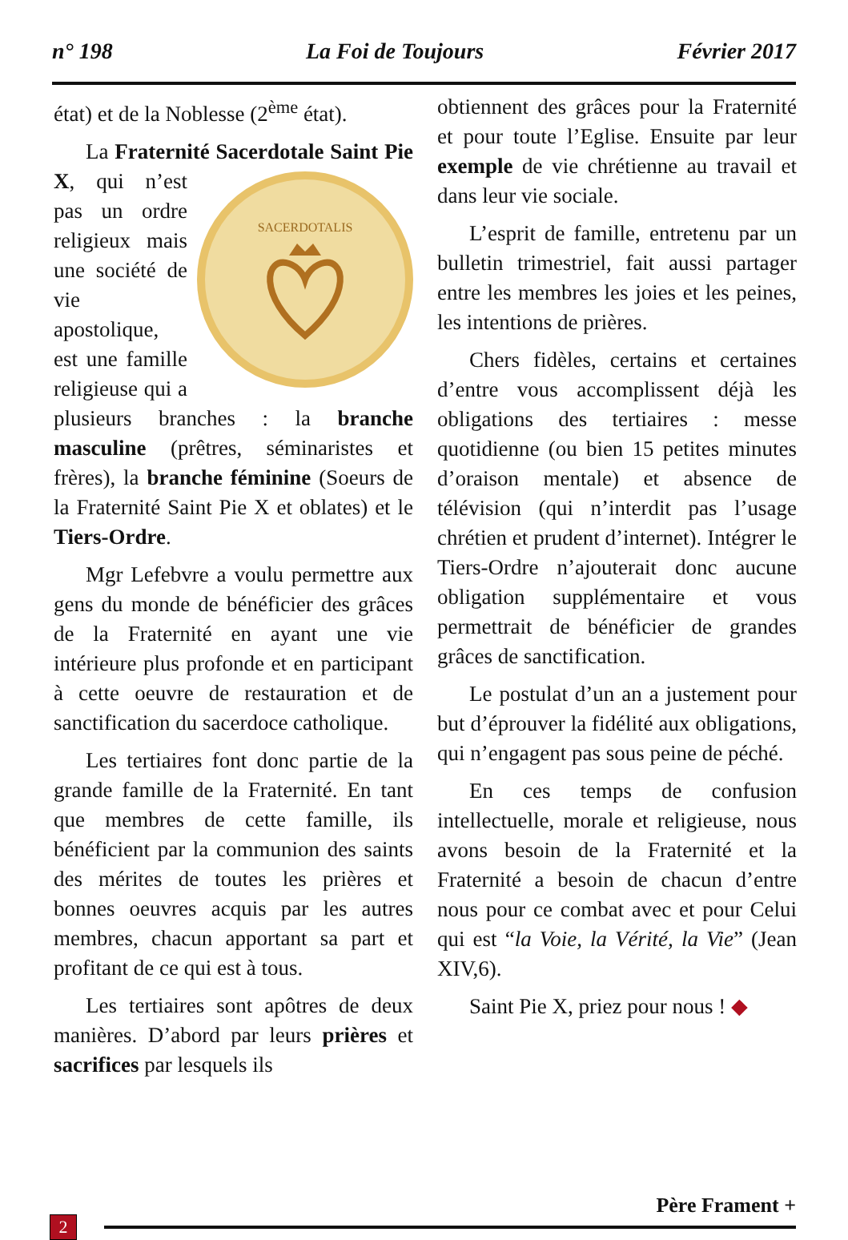n° 198 La Foi de Toujours Février 2017
état) et de la Noblesse (2<sup>ème</sup> état).
La Fraternité Sacerdotale Saint Pie X, qui
SACERDOTALIS
n’est pas un ordre religieux mais une société de vie apostolique, est une famille religieuse qui a plusieurs branches : la branche masculine (prêtres, séminaristes et frères), la branche féminine (Soeurs de la Fraternité Saint Pie X et oblates) et le Tiers-Ordre.
Mgr Lefebvre a voulu permettre aux gens du monde de bénéficier des grâces de la Fraternité en ayant une vie intérieure plus profonde et en participant à cette oeuvre de restauration et de sanctification du sacerdoce catholique.
Les tertiaires font donc partie de la grande famille de la Fraternité. En tant que membres de cette famille, ils bénéficient par la communion des saints des mérites de toutes les prières et bonnes oeuvres acquis par les autres membres, chacun apportant sa part et profitant de ce qui est à tous.
Les tertiaires sont apôtres de deux manières. D’abord par leurs prières et sacrifices par lesquels ils
obtiennent des grâces pour la Fraternité et pour toute l’Eglise. Ensuite par leur exemple de vie chrétienne au travail et dans leur vie sociale.
L’esprit de famille, entretenu par un bulletin trimestriel, fait aussi partager entre les membres les joies et les peines, les intentions de prières.
Chers fidèles, certains et certaines d’entre vous accomplissent déjà les obligations des tertiaires : messe quotidienne (ou bien 15 petites minutes d’oraison mentale) et absence de télévision (qui n’interdit pas l’usage chrétien et prudent d’internet). Intégrer le Tiers-Ordre n’ajouterait donc aucune obligation supplémentaire et vous permettrait de bénéficier de grandes grâces de sanctification.
Le postulat d’un an a justement pour but d’éprouver la fidélité aux obligations, qui n’engagent pas sous peine de péché.
En ces temps de confusion intellectuelle, morale et religieuse, nous avons besoin de la Fraternité et la Fraternité a besoin de chacun d’entre nous pour ce combat avec et pour Celui qui est “la Voie, la Vérité, la Vie” (Jean XIV,6).
Saint Pie X, priez pour nous ! ◆
Père Frament +
2